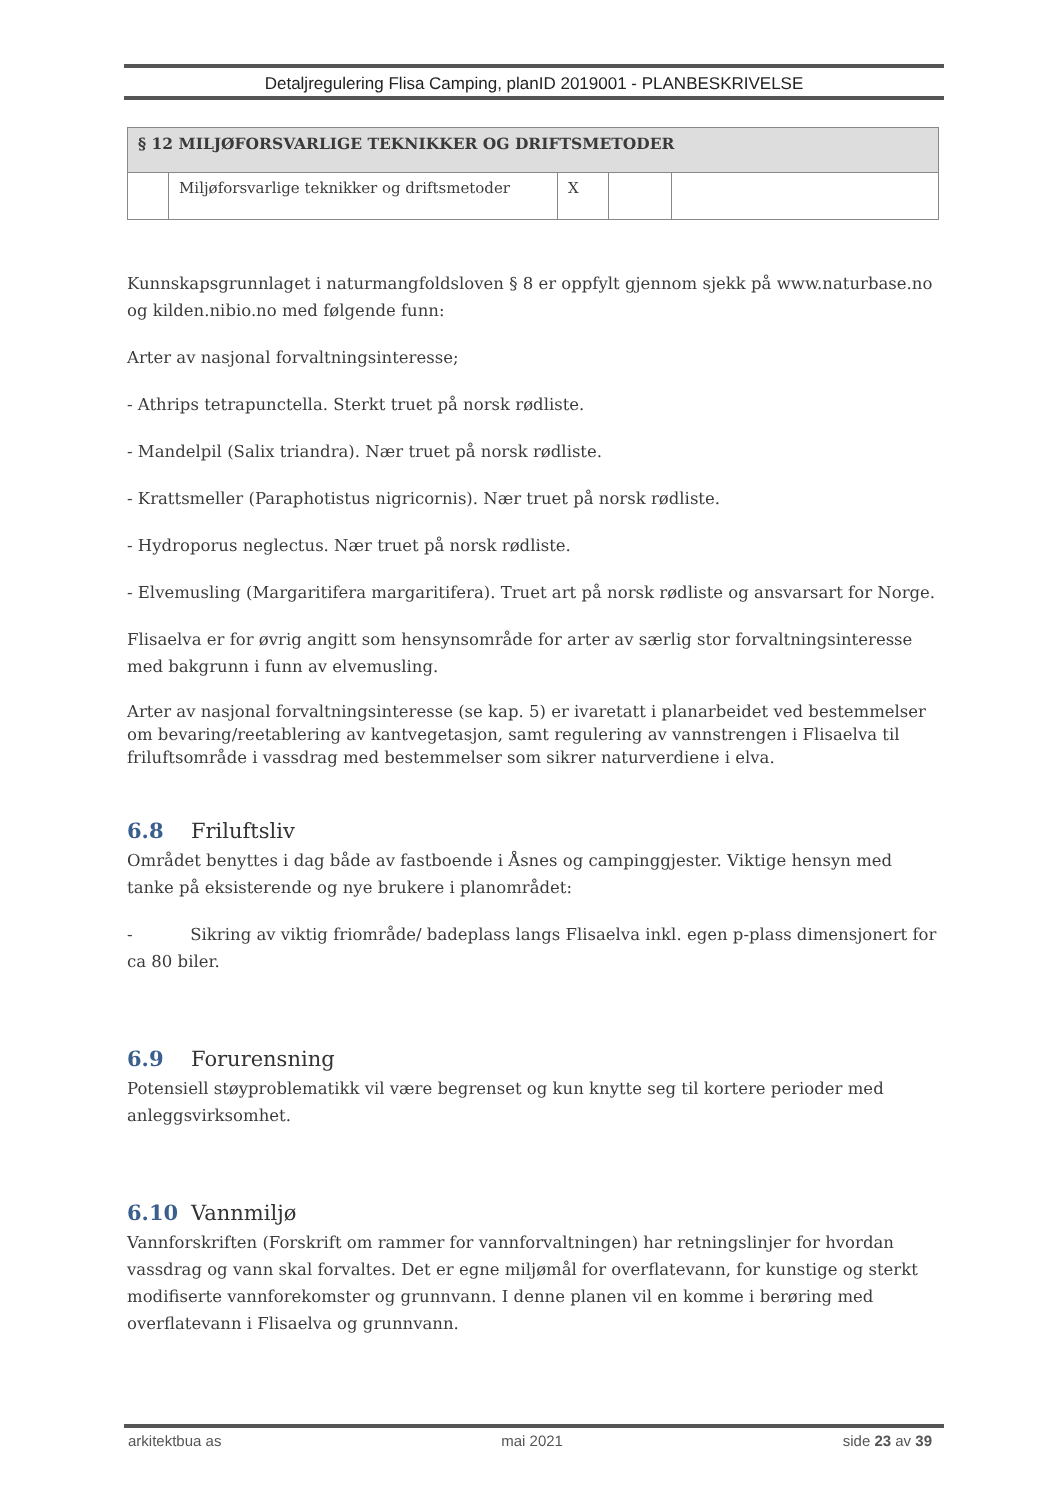Detaljregulering Flisa Camping, planID 2019001 - PLANBESKRIVELSE
| § 12 MILJØFORSVARLIGE TEKNIKKER OG DRIFTSMETODER | | | | |
| --- | --- | --- | --- | --- |
| | Miljøforsvarlige teknikker og driftsmetoder | X | | |
Kunnskapsgrunnlaget i naturmangfoldsloven § 8 er oppfylt gjennom sjekk på www.naturbase.no og kilden.nibio.no med følgende funn:
Arter av nasjonal forvaltningsinteresse;
- Athrips tetrapunctella. Sterkt truet på norsk rødliste.
- Mandelpil (Salix triandra). Nær truet på norsk rødliste.
- Krattsmeller (Paraphotistus nigricornis). Nær truet på norsk rødliste.
- Hydroporus neglectus. Nær truet på norsk rødliste.
- Elvemusling (Margaritifera margaritifera). Truet art på norsk rødliste og ansvarsart for Norge.
Flisaelva er for øvrig angitt som hensynsområde for arter av særlig stor forvaltningsinteresse med bakgrunn i funn av elvemusling.
Arter av nasjonal forvaltningsinteresse (se kap. 5) er ivaretatt i planarbeidet ved bestemmelser om bevaring/reetablering av kantvegetasjon, samt regulering av vannstrengen i Flisaelva til friluftsområde i vassdrag med bestemmelser som sikrer naturverdiene i elva.
6.8 Friluftsliv
Området benyttes i dag både av fastboende i Åsnes og campinggjester. Viktige hensyn med tanke på eksisterende og nye brukere i planområdet:
- Sikring av viktig friområde/ badeplass langs Flisaelva inkl. egen p-plass dimensjonert for ca 80 biler.
6.9 Forurensning
Potensiell støyproblematikk vil være begrenset og kun knytte seg til kortere perioder med anleggsvirksomhet.
6.10 Vannmiljø
Vannforskriften (Forskrift om rammer for vannforvaltningen) har retningslinjer for hvordan vassdrag og vann skal forvaltes. Det er egne miljømål for overflatevann, for kunstige og sterkt modifiserte vannforekomster og grunnvann. I denne planen vil en komme i berøring med overflatevann i Flisaelva og grunnvann.
arkitektbua as mai 2021 side 23 av 39